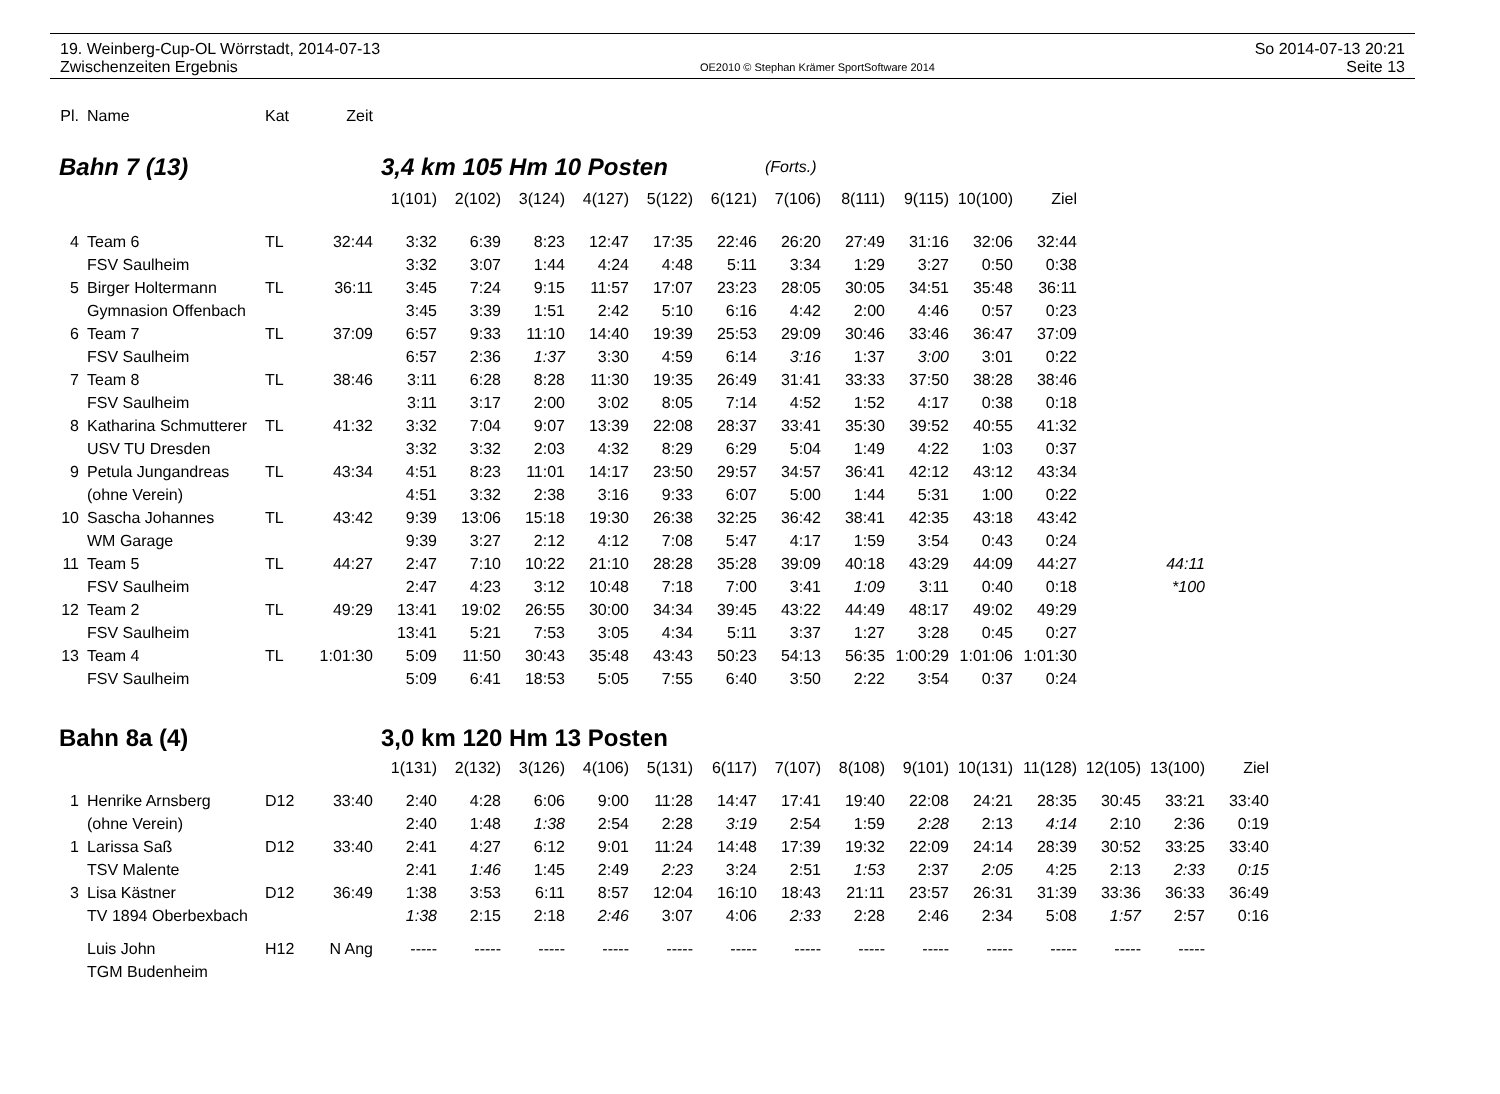19. Weinberg-Cup-OL Wörrstadt, 2014-07-13
Zwischenzeiten Ergebnis
OE2010 © Stephan Krämer SportSoftware 2014
So 2014-07-13 20:21
Seite 13
| Pl. | Name | Kat | Zeit | | | | | | | | | | | | | | |
| --- | --- | --- | --- | --- | --- | --- | --- | --- | --- | --- | --- | --- | --- | --- | --- | --- | --- |
| Bahn 7 (13) | | | | 3,4 km 105 Hm 10 Posten | | | | | | (Forts.) | | | | | | | |
| | | | | 1(101) | 2(102) | 3(124) | 4(127) | 5(122) | 6(121) | 7(106) | 8(111) | 9(115) | 10(100) | Ziel | | | |
| 4 | Team 6 | TL | 32:44 | 3:32 | 6:39 | 8:23 | 12:47 | 17:35 | 22:46 | 26:20 | 27:49 | 31:16 | 32:06 | 32:44 | | | |
| | FSV Saulheim | | | 3:32 | 3:07 | 1:44 | 4:24 | 4:48 | 5:11 | 3:34 | 1:29 | 3:27 | 0:50 | 0:38 | | | |
| 5 | Birger Holtermann | TL | 36:11 | 3:45 | 7:24 | 9:15 | 11:57 | 17:07 | 23:23 | 28:05 | 30:05 | 34:51 | 35:48 | 36:11 | | | |
| | Gymnasion Offenbach | | | 3:45 | 3:39 | 1:51 | 2:42 | 5:10 | 6:16 | 4:42 | 2:00 | 4:46 | 0:57 | 0:23 | | | |
| 6 | Team 7 | TL | 37:09 | 6:57 | 9:33 | 11:10 | 14:40 | 19:39 | 25:53 | 29:09 | 30:46 | 33:46 | 36:47 | 37:09 | | | |
| | FSV Saulheim | | | 6:57 | 2:36 | 1:37 | 3:30 | 4:59 | 6:14 | 3:16 | 1:37 | 3:00 | 3:01 | 0:22 | | | |
| 7 | Team 8 | TL | 38:46 | 3:11 | 6:28 | 8:28 | 11:30 | 19:35 | 26:49 | 31:41 | 33:33 | 37:50 | 38:28 | 38:46 | | | |
| | FSV Saulheim | | | 3:11 | 3:17 | 2:00 | 3:02 | 8:05 | 7:14 | 4:52 | 1:52 | 4:17 | 0:38 | 0:18 | | | |
| 8 | Katharina Schmutterer | TL | 41:32 | 3:32 | 7:04 | 9:07 | 13:39 | 22:08 | 28:37 | 33:41 | 35:30 | 39:52 | 40:55 | 41:32 | | | |
| | USV TU Dresden | | | 3:32 | 3:32 | 2:03 | 4:32 | 8:29 | 6:29 | 5:04 | 1:49 | 4:22 | 1:03 | 0:37 | | | |
| 9 | Petula Jungandreas | TL | 43:34 | 4:51 | 8:23 | 11:01 | 14:17 | 23:50 | 29:57 | 34:57 | 36:41 | 42:12 | 43:12 | 43:34 | | | |
| | (ohne Verein) | | | 4:51 | 3:32 | 2:38 | 3:16 | 9:33 | 6:07 | 5:00 | 1:44 | 5:31 | 1:00 | 0:22 | | | |
| 10 | Sascha Johannes | TL | 43:42 | 9:39 | 13:06 | 15:18 | 19:30 | 26:38 | 32:25 | 36:42 | 38:41 | 42:35 | 43:18 | 43:42 | | | |
| | WM Garage | | | 9:39 | 3:27 | 2:12 | 4:12 | 7:08 | 5:47 | 4:17 | 1:59 | 3:54 | 0:43 | 0:24 | | | |
| 11 | Team 5 | TL | 44:27 | 2:47 | 7:10 | 10:22 | 21:10 | 28:28 | 35:28 | 39:09 | 40:18 | 43:29 | 44:09 | 44:27 | | 44:11 | |
| | FSV Saulheim | | | 2:47 | 4:23 | 3:12 | 10:48 | 7:18 | 7:00 | 3:41 | 1:09 | 3:11 | 0:40 | 0:18 | | *100 | |
| 12 | Team 2 | TL | 49:29 | 13:41 | 19:02 | 26:55 | 30:00 | 34:34 | 39:45 | 43:22 | 44:49 | 48:17 | 49:02 | 49:29 | | | |
| | FSV Saulheim | | | 13:41 | 5:21 | 7:53 | 3:05 | 4:34 | 5:11 | 3:37 | 1:27 | 3:28 | 0:45 | 0:27 | | | |
| 13 | Team 4 | TL | 1:01:30 | 5:09 | 11:50 | 30:43 | 35:48 | 43:43 | 50:23 | 54:13 | 56:35 | 1:00:29 | 1:01:06 | 1:01:30 | | | |
| | FSV Saulheim | | | 5:09 | 6:41 | 18:53 | 5:05 | 7:55 | 6:40 | 3:50 | 2:22 | 3:54 | 0:37 | 0:24 | | | |
| Bahn 8a (4) | | | | 3,0 km 120 Hm 13 Posten | | | | | | | | | | | | | |
| | | | | 1(131) | 2(132) | 3(126) | 4(106) | 5(131) | 6(117) | 7(107) | 8(108) | 9(101) | 10(131) | 11(128) | 12(105) | 13(100) | Ziel |
| 1 | Henrike Arnsberg | D12 | 33:40 | 2:40 | 4:28 | 6:06 | 9:00 | 11:28 | 14:47 | 17:41 | 19:40 | 22:08 | 24:21 | 28:35 | 30:45 | 33:21 | 33:40 |
| | (ohne Verein) | | | 2:40 | 1:48 | 1:38 | 2:54 | 2:28 | 3:19 | 2:54 | 1:59 | 2:28 | 2:13 | 4:14 | 2:10 | 2:36 | 0:19 |
| 1 | Larissa Saß | D12 | 33:40 | 2:41 | 4:27 | 6:12 | 9:01 | 11:24 | 14:48 | 17:39 | 19:32 | 22:09 | 24:14 | 28:39 | 30:52 | 33:25 | 33:40 |
| | TSV Malente | | | 2:41 | 1:46 | 1:45 | 2:49 | 2:23 | 3:24 | 2:51 | 1:53 | 2:37 | 2:05 | 4:25 | 2:13 | 2:33 | 0:15 |
| 3 | Lisa Kästner | D12 | 36:49 | 1:38 | 3:53 | 6:11 | 8:57 | 12:04 | 16:10 | 18:43 | 21:11 | 23:57 | 26:31 | 31:39 | 33:36 | 36:33 | 36:49 |
| | TV 1894 Oberbexbach | | | 1:38 | 2:15 | 2:18 | 2:46 | 3:07 | 4:06 | 2:33 | 2:28 | 2:46 | 2:34 | 5:08 | 1:57 | 2:57 | 0:16 |
| | Luis John | H12 | N Ang | ----- | ----- | ----- | ----- | ----- | ----- | ----- | ----- | ----- | ----- | ----- | ----- | ----- | |
| | TGM Budenheim | | | | | | | | | | | | | | | | |